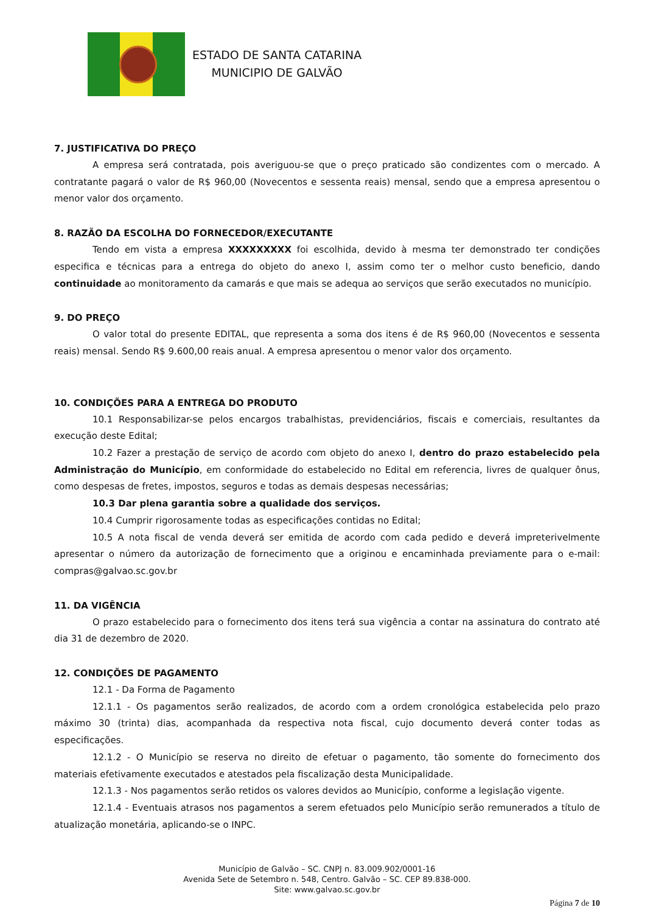ESTADO DE SANTA CATARINA
MUNICIPIO DE GALVÃO
7. JUSTIFICATIVA DO PREÇO
A empresa será contratada, pois averiguou-se que o preço praticado são condizentes com o mercado. A contratante pagará o valor de R$ 960,00 (Novecentos e sessenta reais) mensal, sendo que a empresa apresentou o menor valor dos orçamento.
8. RAZÃO DA ESCOLHA DO FORNECEDOR/EXECUTANTE
Tendo em vista a empresa XXXXXXXXX foi escolhida, devido à mesma ter demonstrado ter condições especifica e técnicas para a entrega do objeto do anexo I, assim como ter o melhor custo beneficio, dando continuidade ao monitoramento da camarás e que mais se adequa ao serviços que serão executados no município.
9. DO PREÇO
O valor total do presente EDITAL, que representa a soma dos itens é de R$ 960,00 (Novecentos e sessenta reais) mensal. Sendo R$ 9.600,00 reais anual. A empresa apresentou o menor valor dos orçamento.
10. CONDIÇÕES PARA A ENTREGA DO PRODUTO
10.1 Responsabilizar-se pelos encargos trabalhistas, previdenciários, fiscais e comerciais, resultantes da execução deste Edital;
10.2 Fazer a prestação de serviço de acordo com objeto do anexo I, dentro do prazo estabelecido pela Administração do Município, em conformidade do estabelecido no Edital em referencia, livres de qualquer ônus, como despesas de fretes, impostos, seguros e todas as demais despesas necessárias;
10.3 Dar plena garantia sobre a qualidade dos serviços.
10.4 Cumprir rigorosamente todas as especificações contidas no Edital;
10.5 A nota fiscal de venda deverá ser emitida de acordo com cada pedido e deverá impreterivelmente apresentar o número da autorização de fornecimento que a originou e encaminhada previamente para o e-mail: compras@galvao.sc.gov.br
11. DA VIGÊNCIA
O prazo estabelecido para o fornecimento dos itens terá sua vigência a contar na assinatura do contrato até dia 31 de dezembro de 2020.
12. CONDIÇÕES DE PAGAMENTO
12.1 - Da Forma de Pagamento
12.1.1 - Os pagamentos serão realizados, de acordo com a ordem cronológica estabelecida pelo prazo máximo 30 (trinta) dias, acompanhada da respectiva nota fiscal, cujo documento deverá conter todas as especificações.
12.1.2 - O Município se reserva no direito de efetuar o pagamento, tão somente do fornecimento dos materiais efetivamente executados e atestados pela fiscalização desta Municipalidade.
12.1.3 - Nos pagamentos serão retidos os valores devidos ao Município, conforme a legislação vigente.
12.1.4 - Eventuais atrasos nos pagamentos a serem efetuados pelo Município serão remunerados a título de atualização monetária, aplicando-se o INPC.
Município de Galvão – SC. CNPJ n. 83.009.902/0001-16
Avenida Sete de Setembro n. 548, Centro. Galvão – SC. CEP 89.838-000.
Site: www.galvao.sc.gov.br
Página 7 de 10